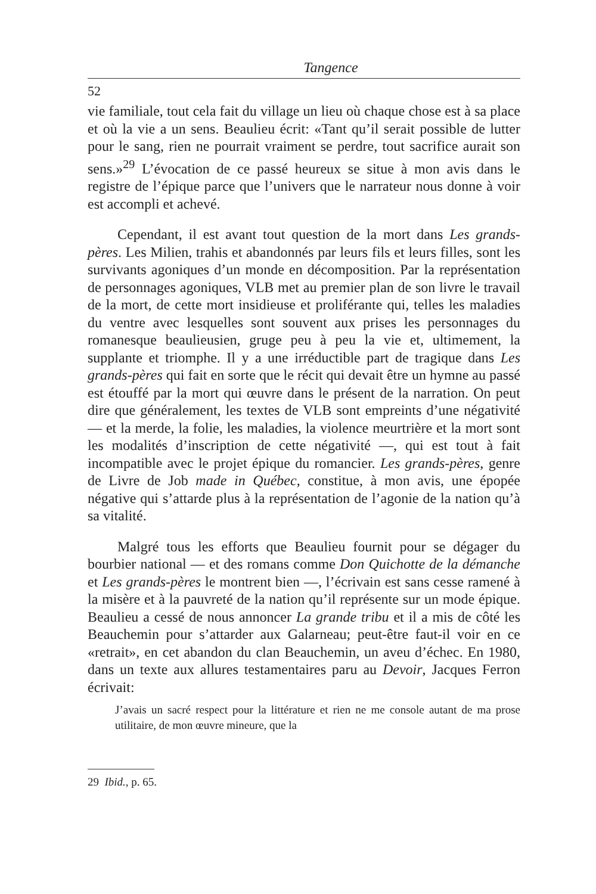Tangence
52
vie familiale, tout cela fait du village un lieu où chaque chose est à sa place et où la vie a un sens. Beaulieu écrit: «Tant qu’il serait possible de lutter pour le sang, rien ne pourrait vraiment se perdre, tout sacrifice aurait son sens.»<sup>29</sup> L’évocation de ce passé heureux se situe à mon avis dans le registre de l’épique parce que l’univers que le narrateur nous donne à voir est accompli et achevé.
Cependant, il est avant tout question de la mort dans Les grands-pères. Les Milien, trahis et abandonnés par leurs fils et leurs filles, sont les survivants agoniques d’un monde en décomposition. Par la représentation de personnages agoniques, VLB met au premier plan de son livre le travail de la mort, de cette mort insidieuse et proliférante qui, telles les maladies du ventre avec lesquelles sont souvent aux prises les personnages du romanesque beaulieusien, gruge peu à peu la vie et, ultimement, la supplante et triomphe. Il y a une irréductible part de tragique dans Les grands-pères qui fait en sorte que le récit qui devait être un hymne au passé est étouffé par la mort qui œuvre dans le présent de la narration. On peut dire que généralement, les textes de VLB sont empreints d’une négativité — et la merde, la folie, les maladies, la violence meurtrière et la mort sont les modalités d’inscription de cette négativité —, qui est tout à fait incompatible avec le projet épique du romancier. Les grands-pères, genre de Livre de Job made in Québec, constitue, à mon avis, une épopée négative qui s’attarde plus à la représentation de l’agonie de la nation qu’à sa vitalité.
Malgré tous les efforts que Beaulieu fournit pour se dégager du bourbier national — et des romans comme Don Quichotte de la démanche et Les grands-pères le montrent bien —, l’écrivain est sans cesse ramené à la misère et à la pauvreté de la nation qu’il représente sur un mode épique. Beaulieu a cessé de nous annoncer La grande tribu et il a mis de côté les Beauchemin pour s’attarder aux Galarneau; peut-être faut-il voir en ce «retrait», en cet abandon du clan Beauchemin, un aveu d’échec. En 1980, dans un texte aux allures testamentaires paru au Devoir, Jacques Ferron écrivait:
J’avais un sacré respect pour la littérature et rien ne me console autant de ma prose utilitaire, de mon œuvre mineure, que la
29 Ibid., p. 65.